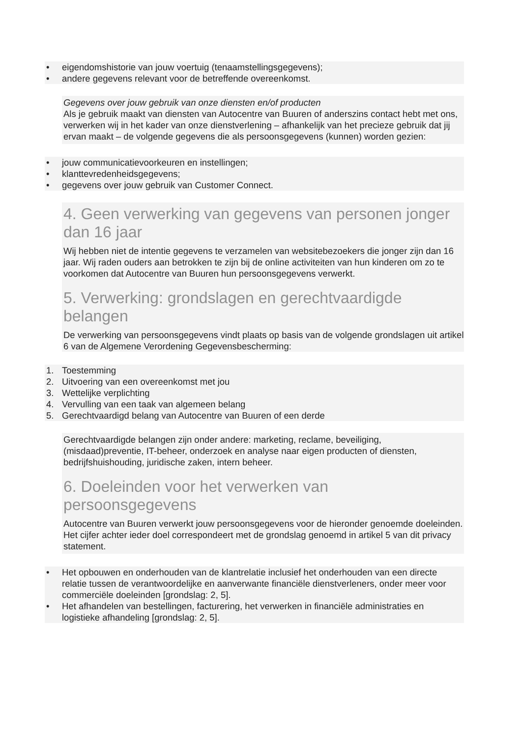• eigendomshistorie van jouw voertuig (tenaamstellingsgegevens);
• andere gegevens relevant voor de betreffende overeenkomst.
Gegevens over jouw gebruik van onze diensten en/of producten
Als je gebruik maakt van diensten van Autocentre van Buuren of anderszins contact hebt met ons, verwerken wij in het kader van onze dienstverlening – afhankelijk van het precieze gebruik dat jij ervan maakt – de volgende gegevens die als persoonsgegevens (kunnen) worden gezien:
• jouw communicatievoorkeuren en instellingen;
• klanttevredenheidsgegevens;
• gegevens over jouw gebruik van Customer Connect.
4. Geen verwerking van gegevens van personen jonger dan 16 jaar
Wij hebben niet de intentie gegevens te verzamelen van websitebezoekers die jonger zijn dan 16 jaar. Wij raden ouders aan betrokken te zijn bij de online activiteiten van hun kinderen om zo te voorkomen dat Autocentre van Buuren hun persoonsgegevens verwerkt.
5. Verwerking: grondslagen en gerechtvaardigde belangen
De verwerking van persoonsgegevens vindt plaats op basis van de volgende grondslagen uit artikel 6 van de Algemene Verordening Gegevensbescherming:
1. Toestemming
2. Uitvoering van een overeenkomst met jou
3. Wettelijke verplichting
4. Vervulling van een taak van algemeen belang
5. Gerechtvaardigd belang van Autocentre van Buuren of een derde
Gerechtvaardigde belangen zijn onder andere: marketing, reclame, beveiliging, (misdaad)preventie, IT-beheer, onderzoek en analyse naar eigen producten of diensten, bedrijfshuishouding, juridische zaken, intern beheer.
6. Doeleinden voor het verwerken van persoonsgegevens
Autocentre van Buuren verwerkt jouw persoonsgegevens voor de hieronder genoemde doeleinden. Het cijfer achter ieder doel correspondeert met de grondslag genoemd in artikel 5 van dit privacy statement.
• Het opbouwen en onderhouden van de klantrelatie inclusief het onderhouden van een directe relatie tussen de verantwoordelijke en aanverwante financiële dienstverleners, onder meer voor commerciële doeleinden [grondslag: 2, 5].
• Het afhandelen van bestellingen, facturering, het verwerken in financiële administraties en logistieke afhandeling [grondslag: 2, 5].